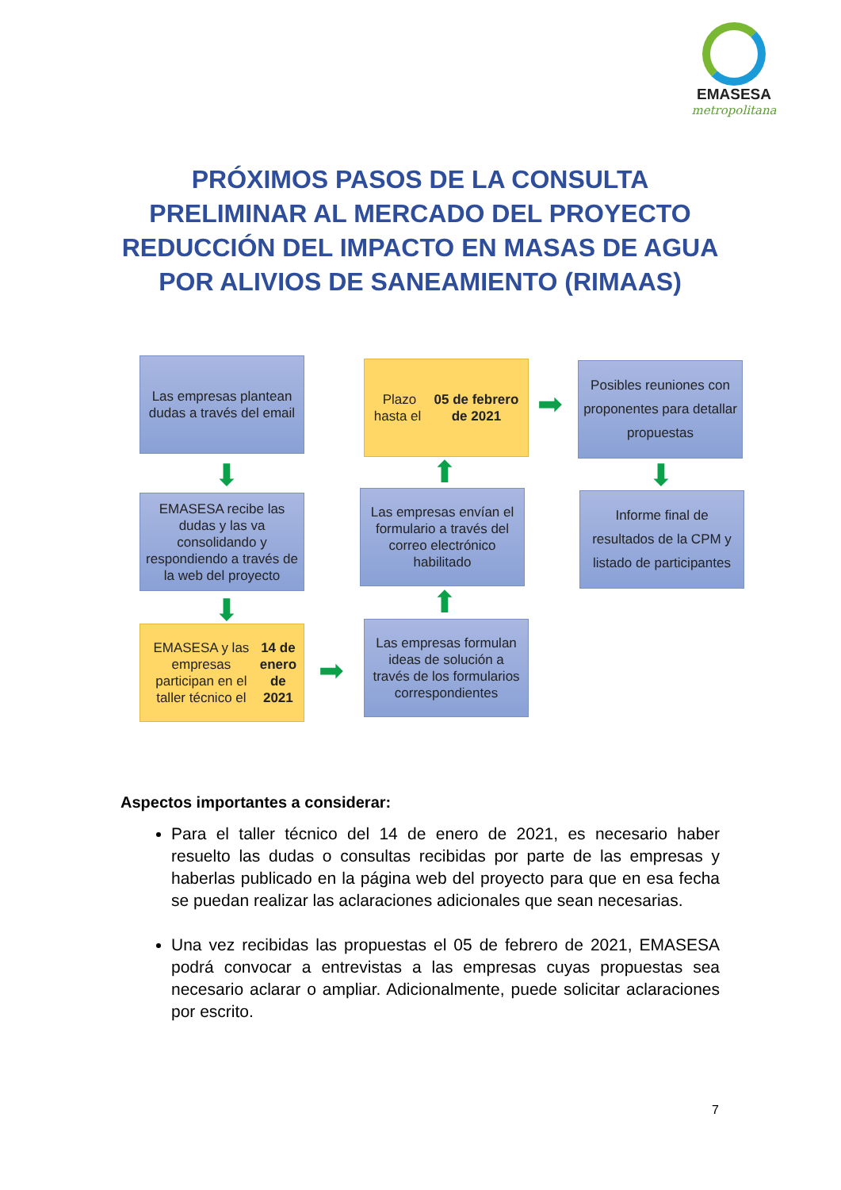EMASESA
metropolitana
PRÓXIMOS PASOS DE LA CONSULTA PRELIMINAR AL MERCADO DEL PROYECTO REDUCCIÓN DEL IMPACTO EN MASAS DE AGUA POR ALIVIOS DE SANEAMIENTO (RIMAAS)
Las empresas plantean dudas a través del email
⬇
EMASESA recibe las dudas y las va consolidando y respondiendo a través de la web del proyecto
⬇
EMASESA y las empresas participan en el taller técnico el 14 de enero de 2021
➡
Las empresas formulan ideas de solución a través de los formularios correspondientes
⬆
Las empresas envían el formulario a través del correo electrónico habilitado
⬆
Plazo hasta el 05 de febrero de 2021
➡
Posibles reuniones con proponentes para detallar propuestas
⬇
Informe final de resultados de la CPM y listado de participantes
Aspectos importantes a considerar:
Para el taller técnico del 14 de enero de 2021, es necesario haber resuelto las dudas o consultas recibidas por parte de las empresas y haberlas publicado en la página web del proyecto para que en esa fecha se puedan realizar las aclaraciones adicionales que sean necesarias.
Una vez recibidas las propuestas el 05 de febrero de 2021, EMASESA podrá convocar a entrevistas a las empresas cuyas propuestas sea necesario aclarar o ampliar. Adicionalmente, puede solicitar aclaraciones por escrito.
7